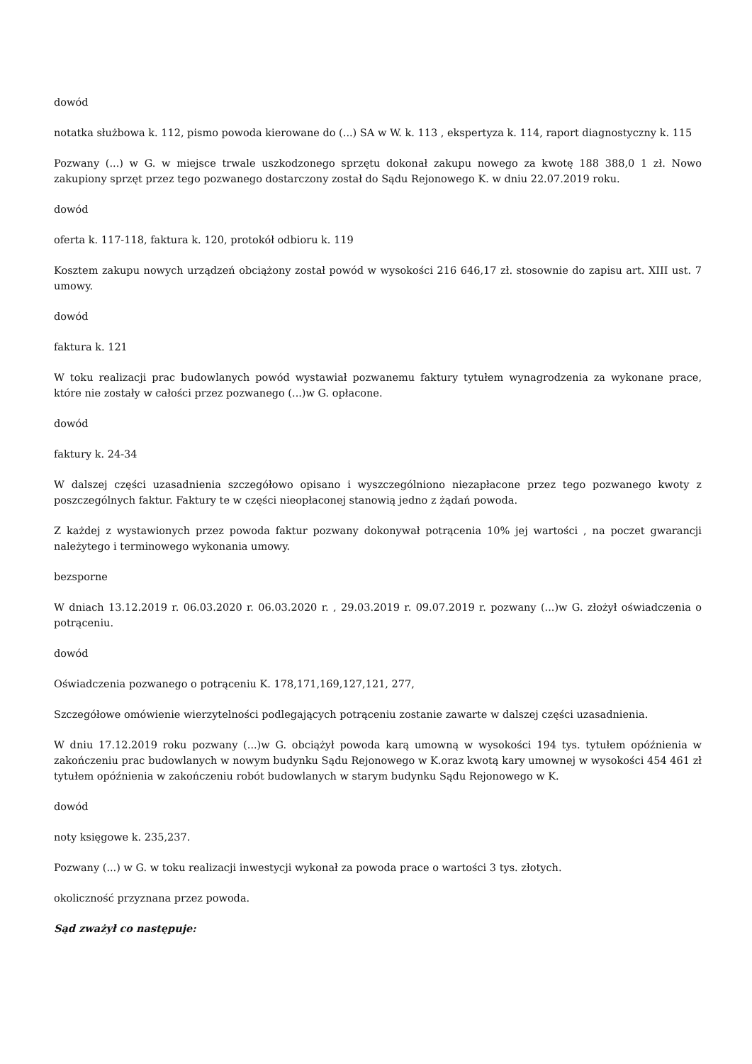dowód
notatka służbowa k. 112, pismo powoda kierowane do (...) SA w W. k. 113 , ekspertyza k. 114, raport diagnostyczny k. 115
Pozwany (...) w G. w miejsce trwale uszkodzonego sprzętu dokonał zakupu nowego za kwotę 188 388,0 1 zł. Nowo zakupiony sprzęt przez tego pozwanego dostarczony został do Sądu Rejonowego K. w dniu 22.07.2019 roku.
dowód
oferta k. 117-118, faktura k. 120, protokół odbioru k. 119
Kosztem zakupu nowych urządzeń obciążony został powód w wysokości 216 646,17 zł. stosownie do zapisu art. XIII ust. 7 umowy.
dowód
faktura k. 121
W toku realizacji prac budowlanych powód wystawiał pozwanemu faktury tytułem wynagrodzenia za wykonane prace, które nie zostały w całości przez pozwanego (...)w G. opłacone.
dowód
faktury k. 24-34
W dalszej części uzasadnienia szczegółowo opisano i wyszczególniono niezapłacone przez tego pozwanego kwoty z poszczególnych faktur. Faktury te w części nieopłaconej stanowią jedno z żądań powoda.
Z każdej z wystawionych przez powoda faktur pozwany dokonywał potrącenia 10% jej wartości , na poczet gwarancji należytego i terminowego wykonania umowy.
bezsporne
W dniach 13.12.2019 r. 06.03.2020 r. 06.03.2020 r. , 29.03.2019 r. 09.07.2019 r. pozwany (...)w G. złożył oświadczenia o potrąceniu.
dowód
Oświadczenia pozwanego o potrąceniu K. 178,171,169,127,121, 277,
Szczegółowe omówienie wierzytelności podlegających potrąceniu zostanie zawarte w dalszej części uzasadnienia.
W dniu 17.12.2019 roku pozwany (...)w G. obciążył powoda karą umowną w wysokości 194 tys. tytułem opóźnienia w zakończeniu prac budowlanych w nowym budynku Sądu Rejonowego w K.oraz kwotą kary umownej w wysokości 454 461 zł tytułem opóźnienia w zakończeniu robót budowlanych w starym budynku Sądu Rejonowego w K.
dowód
noty księgowe k. 235,237.
Pozwany (...) w G. w toku realizacji inwestycji wykonał za powoda prace o wartości 3 tys. złotych.
okoliczność przyznana przez powoda.
Sąd zważył co następuje: